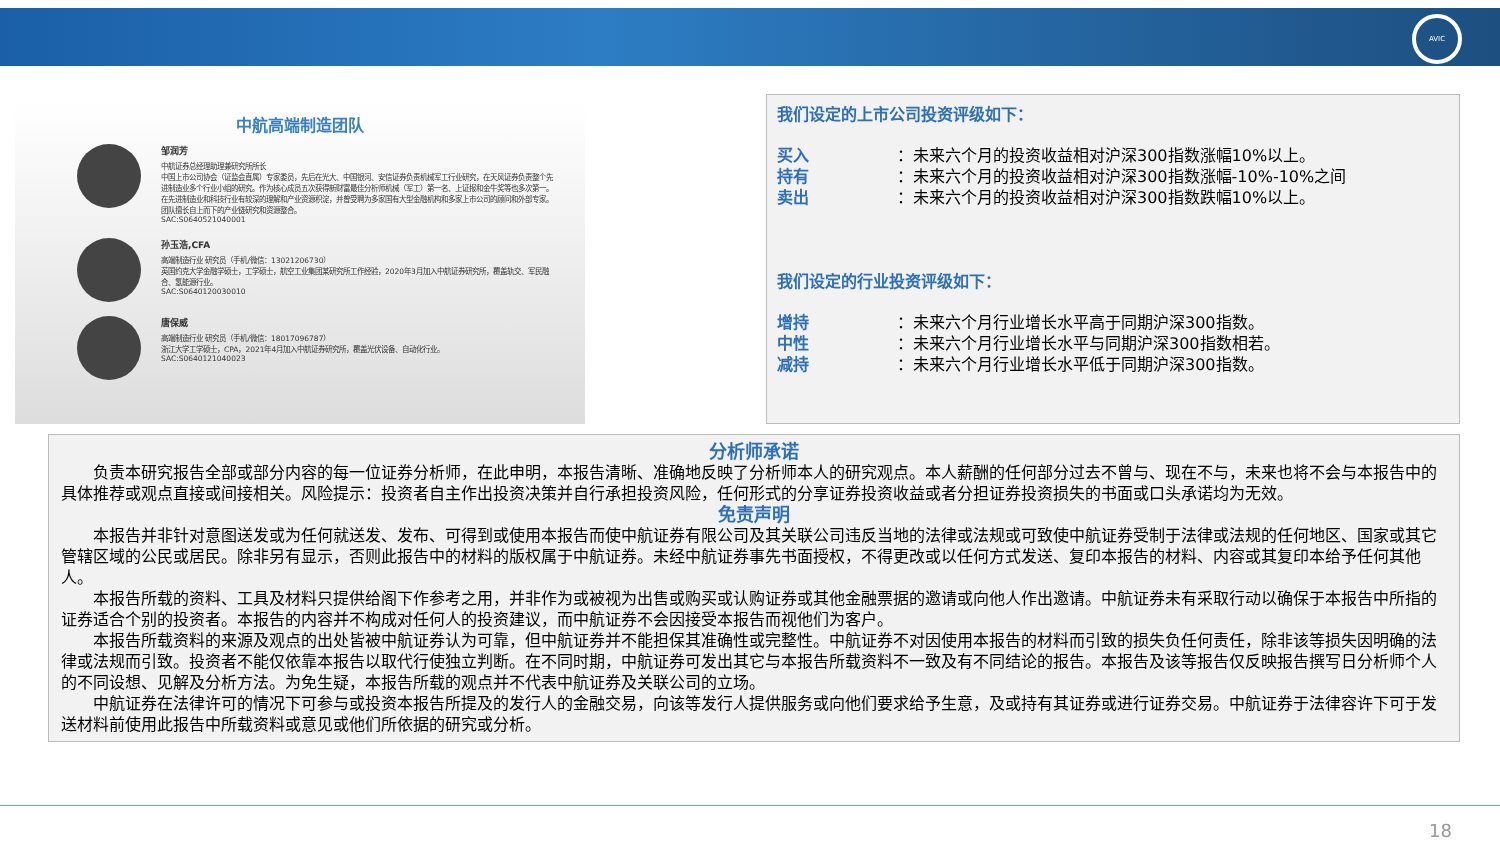AVIC
中航高端制造团队
邹润芳
中航证券总经理助理兼研究所所长
中国上市公司协会（证监会直属）专家委员，先后在光大、中国银河、安信证券负责机械军工行业研究，在天风证券负责整个先进制造业多个行业小组的研究。作为核心成员五次获得新财富最佳分析师机械（军工）第一名、上证报和金牛奖等也多次第一。在先进制造业和科技行业有较深的理解和产业资源积淀，并曾受聘为多家国有大型金融机构和多家上市公司的顾问和外部专家。团队擅长自上而下的产业链研究和资源整合。
SAC:S0640521040001
孙玉浩,CFA
高端制造行业 研究员（手机/微信：13021206730）
英国约克大学金融学硕士，工学硕士，航空工业集团某研究所工作经验，2020年3月加入中航证券研究所，覆盖轨交、军民融合、氢能源行业。
SAC:S0640120030010
唐保威
高端制造行业 研究员（手机/微信：18017096787）
浙江大学工学硕士，CPA，2021年4月加入中航证券研究所，覆盖光伏设备、自动化行业。
SAC:S0640121040023
我们设定的上市公司投资评级如下：
买入 ：未来六个月的投资收益相对沪深300指数涨幅10%以上。
持有 ：未来六个月的投资收益相对沪深300指数涨幅-10%-10%之间
卖出 ：未来六个月的投资收益相对沪深300指数跌幅10%以上。
我们设定的行业投资评级如下：
增持 ：未来六个月行业增长水平高于同期沪深300指数。
中性 ：未来六个月行业增长水平与同期沪深300指数相若。
减持 ：未来六个月行业增长水平低于同期沪深300指数。
分析师承诺
负责本研究报告全部或部分内容的每一位证券分析师，在此申明，本报告清晰、准确地反映了分析师本人的研究观点。本人薪酬的任何部分过去不曾与、现在不与，未来也将不会与本报告中的具体推荐或观点直接或间接相关。风险提示：投资者自主作出投资决策并自行承担投资风险，任何形式的分享证券投资收益或者分担证券投资损失的书面或口头承诺均为无效。
免责声明
本报告并非针对意图送发或为任何就送发、发布、可得到或使用本报告而使中航证券有限公司及其关联公司违反当地的法律或法规或可致使中航证券受制于法律或法规的任何地区、国家或其它管辖区域的公民或居民。除非另有显示，否则此报告中的材料的版权属于中航证券。未经中航证券事先书面授权，不得更改或以任何方式发送、复印本报告的材料、内容或其复印本给予任何其他人。
本报告所载的资料、工具及材料只提供给阁下作参考之用，并非作为或被视为出售或购买或认购证券或其他金融票据的邀请或向他人作出邀请。中航证券未有采取行动以确保于本报告中所指的证券适合个别的投资者。本报告的内容并不构成对任何人的投资建议，而中航证券不会因接受本报告而视他们为客户。
本报告所载资料的来源及观点的出处皆被中航证券认为可靠，但中航证券并不能担保其准确性或完整性。中航证券不对因使用本报告的材料而引致的损失负任何责任，除非该等损失因明确的法律或法规而引致。投资者不能仅依靠本报告以取代行使独立判断。在不同时期，中航证券可发出其它与本报告所载资料不一致及有不同结论的报告。本报告及该等报告仅反映报告撰写日分析师个人的不同设想、见解及分析方法。为免生疑，本报告所载的观点并不代表中航证券及关联公司的立场。
中航证券在法律许可的情况下可参与或投资本报告所提及的发行人的金融交易，向该等发行人提供服务或向他们要求给予生意，及或持有其证券或进行证券交易。中航证券于法律容许下可于发送材料前使用此报告中所载资料或意见或他们所依据的研究或分析。
18